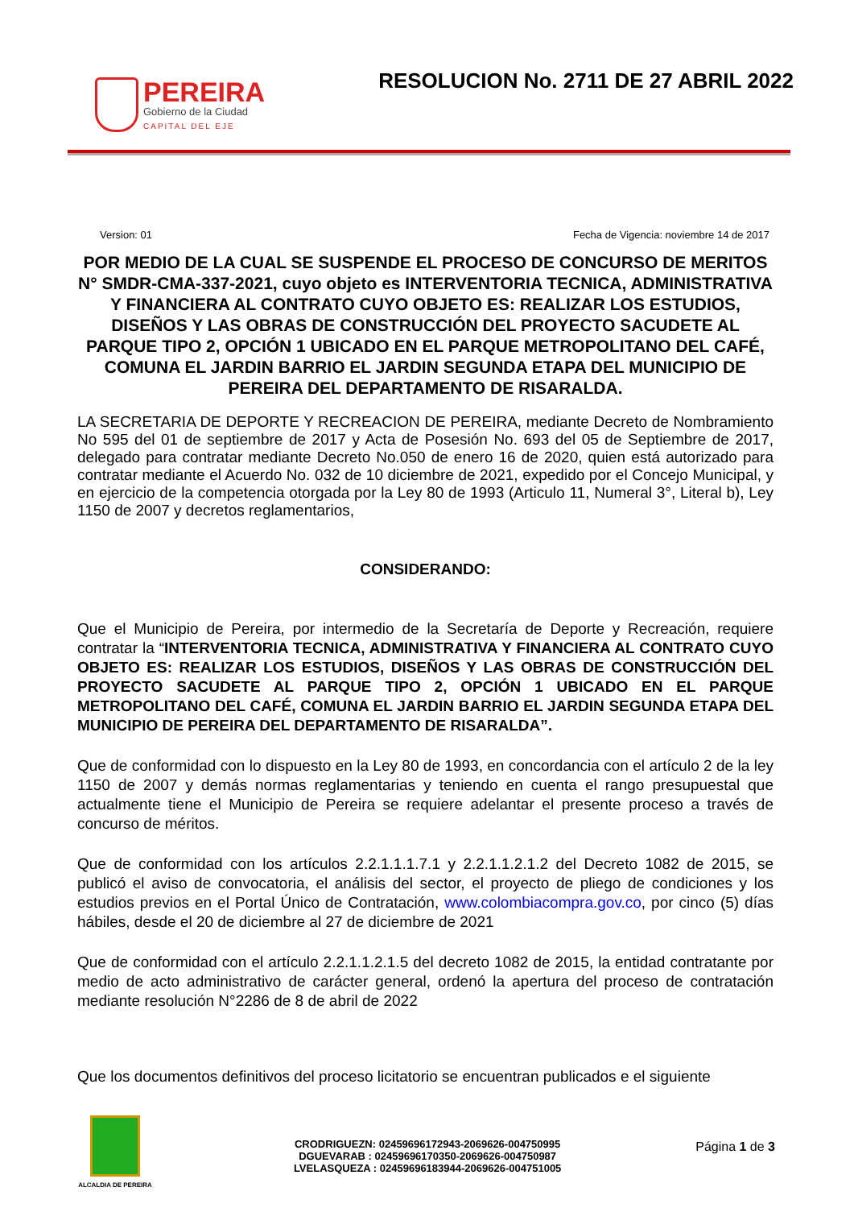PEREIRA
Gobierno de la Ciudad
CAPITAL DEL EJE
RESOLUCION No. 2711 DE 27 ABRIL 2022
Version: 01 Fecha de Vigencia: noviembre 14 de 2017
POR MEDIO DE LA CUAL SE SUSPENDE EL PROCESO DE CONCURSO DE MERITOS N° SMDR-CMA-337-2021, cuyo objeto es INTERVENTORIA TECNICA, ADMINISTRATIVA Y FINANCIERA AL CONTRATO CUYO OBJETO ES: REALIZAR LOS ESTUDIOS, DISEÑOS Y LAS OBRAS DE CONSTRUCCIÓN DEL PROYECTO SACUDETE AL PARQUE TIPO 2, OPCIÓN 1 UBICADO EN EL PARQUE METROPOLITANO DEL CAFÉ, COMUNA EL JARDIN BARRIO EL JARDIN SEGUNDA ETAPA DEL MUNICIPIO DE PEREIRA DEL DEPARTAMENTO DE RISARALDA.
LA SECRETARIA DE DEPORTE Y RECREACION DE PEREIRA, mediante Decreto de Nombramiento No 595 del 01 de septiembre de 2017 y Acta de Posesión No. 693 del 05 de Septiembre de 2017, delegado para contratar mediante Decreto No.050 de enero 16 de 2020, quien está autorizado para contratar mediante el Acuerdo No. 032 de 10 diciembre de 2021, expedido por el Concejo Municipal, y en ejercicio de la competencia otorgada por la Ley 80 de 1993 (Articulo 11, Numeral 3°, Literal b), Ley 1150 de 2007 y decretos reglamentarios,
CONSIDERANDO:
Que el Municipio de Pereira, por intermedio de la Secretaría de Deporte y Recreación, requiere contratar la “INTERVENTORIA TECNICA, ADMINISTRATIVA Y FINANCIERA AL CONTRATO CUYO OBJETO ES: REALIZAR LOS ESTUDIOS, DISEÑOS Y LAS OBRAS DE CONSTRUCCIÓN DEL PROYECTO SACUDETE AL PARQUE TIPO 2, OPCIÓN 1 UBICADO EN EL PARQUE METROPOLITANO DEL CAFÉ, COMUNA EL JARDIN BARRIO EL JARDIN SEGUNDA ETAPA DEL MUNICIPIO DE PEREIRA DEL DEPARTAMENTO DE RISARALDA”.
Que de conformidad con lo dispuesto en la Ley 80 de 1993, en concordancia con el artículo 2 de la ley 1150 de 2007 y demás normas reglamentarias y teniendo en cuenta el rango presupuestal que actualmente tiene el Municipio de Pereira se requiere adelantar el presente proceso a través de concurso de méritos.
Que de conformidad con los artículos 2.2.1.1.1.7.1 y 2.2.1.1.2.1.2 del Decreto 1082 de 2015, se publicó el aviso de convocatoria, el análisis del sector, el proyecto de pliego de condiciones y los estudios previos en el Portal Único de Contratación, www.colombiacompra.gov.co, por cinco (5) días hábiles, desde el 20 de diciembre al 27 de diciembre de 2021
Que de conformidad con el artículo 2.2.1.1.2.1.5 del decreto 1082 de 2015, la entidad contratante por medio de acto administrativo de carácter general, ordenó la apertura del proceso de contratación mediante resolución N°2286 de 8 de abril de 2022
Que los documentos definitivos del proceso licitatorio se encuentran publicados e el siguiente
ALCALDIA DE PEREIRA
CRODRIGUEZN: 02459696172943-2069626-004750995
DGUEVARAB : 02459696170350-2069626-004750987
LVELASQUEZA : 02459696183944-2069626-004751005
Página 1 de 3